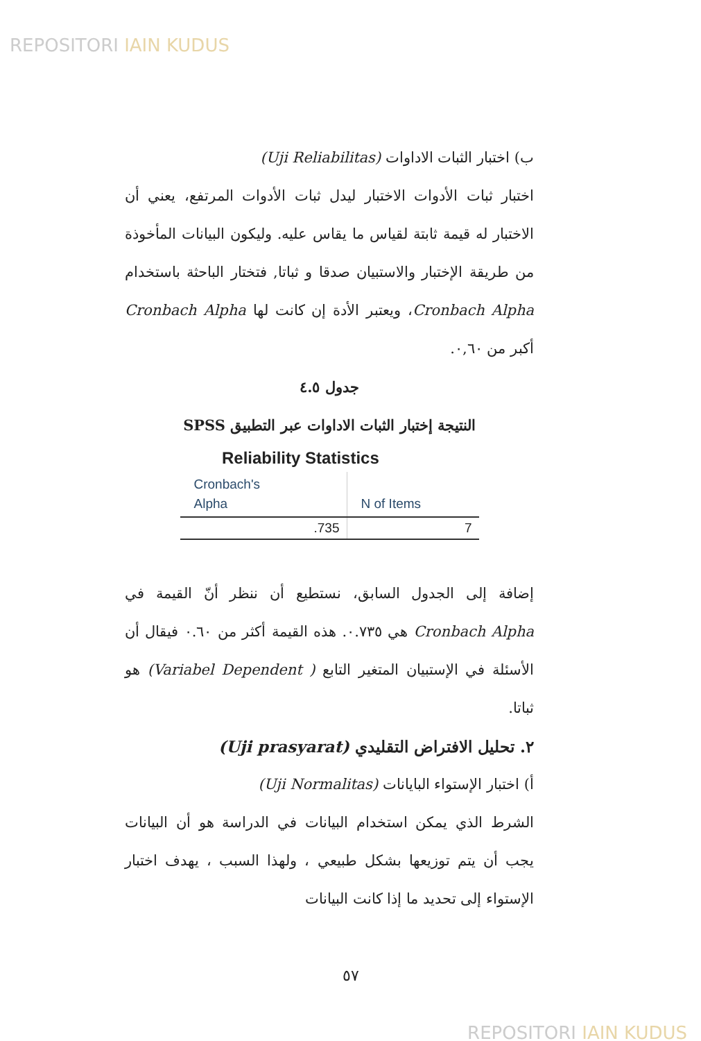REPOSITORI IAIN KUDUS
ب) اختبار الثبات الاداوات (Uji Reliabilitas)
اختبار ثبات الأدوات الاختبار ليدل ثبات الأدوات المرتفع، يعني أن الاختبار له قيمة ثابتة لقياس ما يقاس عليه. وليكون البيانات المأخوذة من طريقة الإختبار والاستبيان صدقا و ثباتا, فتختار الباحثة باستخدام Cronbach Alpha، ويعتبر الأدة إن كانت لها Cronbach Alpha أكبر من ٠,٦٠.
جدول ٤.٥
النتيجة إختبار الثبات الاداوات عبر التطبيق SPSS
Reliability Statistics
| Cronbach's Alpha | N of Items |
| --- | --- |
| .735 | 7 |
إضافة إلى الجدول السابق، نستطيع أن ننظر أنّ القيمة في Cronbach Alpha هي ٠.٧٣٥. هذه القيمة أكثر من ٠.٦٠ فيقال أن الأسئلة في الإستبيان المتغير التابع ( Variabel Dependent) هو ثباتا.
٢. تحليل الافتراض التقليدي (Uji prasyarat)
أ) اختبار الإستواء البايانات (Uji Normalitas)
الشرط الذي يمكن استخدام البيانات في الدراسة هو أن البيانات يجب أن يتم توزيعها بشكل طبيعي ، ولهذا السبب ، يهدف اختبار الإستواء إلى تحديد ما إذا كانت البيانات
٥٧
REPOSITORI IAIN KUDUS